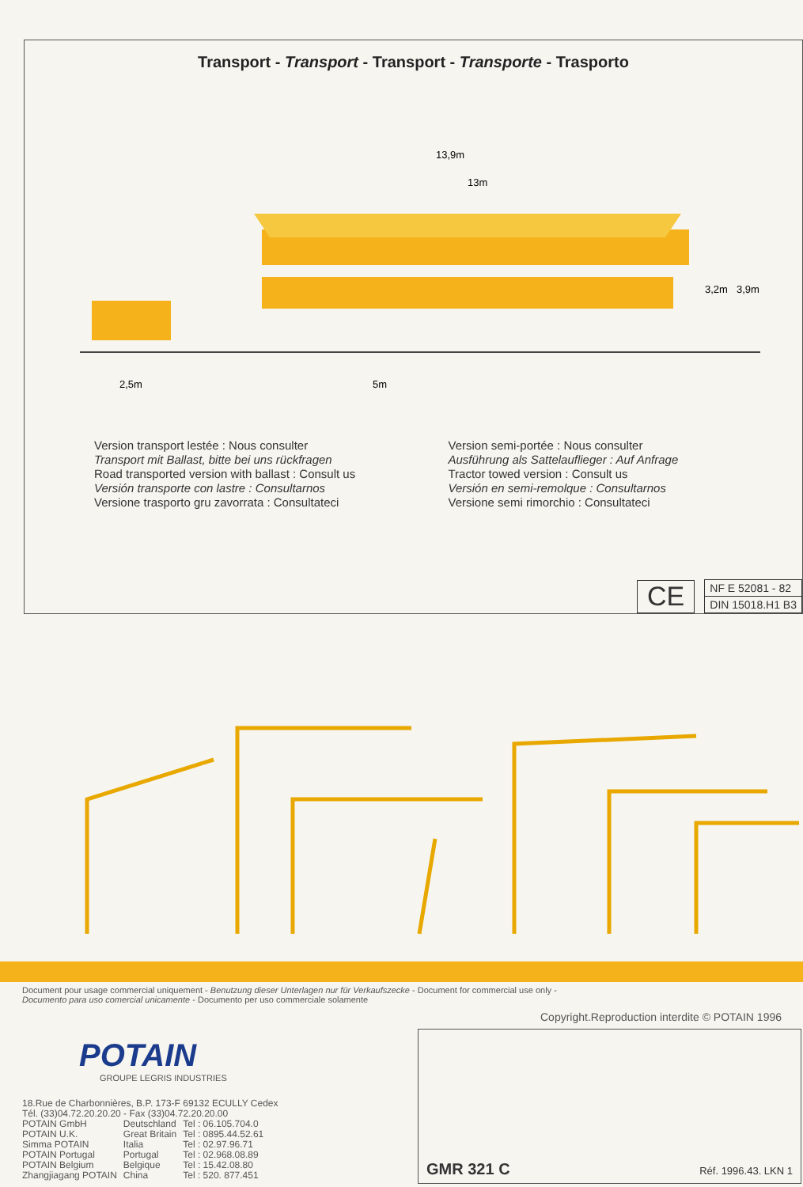Transport - Transport - Transport - Transporte - Trasporto
13,9m
13m
2,5m
5m
3,2m
3,9m
Version transport lestée : Nous consulter
Transport mit Ballast, bitte bei uns rückfragen
Road transported version with ballast : Consult us
Versión transporte con lastre : Consultarnos
Versione trasporto gru zavorrata : Consultateci
Version semi-portée : Nous consulter
Ausführung als Sattelauflieger : Auf Anfrage
Tractor towed version : Consult us
Versión en semi-remolque : Consultarnos
Versione semi rimorchio : Consultateci
CE
| NF E 52081 - 82 |
| DIN 15018.H1 B3 |
Document pour usage commercial uniquement - Benutzung dieser Unterlagen nur für Verkaufszecke - Document for commercial use only -
Documento para uso comercial unicamente - Documento per uso commerciale solamente
Copyright.Reproduction interdite © POTAIN 1996
POTAIN
GROUPE LEGRIS INDUSTRIES
18.Rue de Charbonnières, B.P. 173-F 69132 ECULLY Cedex
Tél. (33)04.72.20.20.20 - Fax (33)04.72.20.20.00
| POTAIN GmbH | Deutschland | Tel : 06.105.704.0 |
| POTAIN U.K. | Great Britain | Tel : 0895.44.52.61 |
| Simma POTAIN | Italia | Tel : 02.97.96.71 |
| POTAIN Portugal | Portugal | Tel : 02.968.08.89 |
| POTAIN Belgium | Belgique | Tel : 15.42.08.80 |
| Zhangjiagang POTAIN | China | Tel : 520. 877.451 |
GMR 321 C Réf. 1996.43. LKN 1